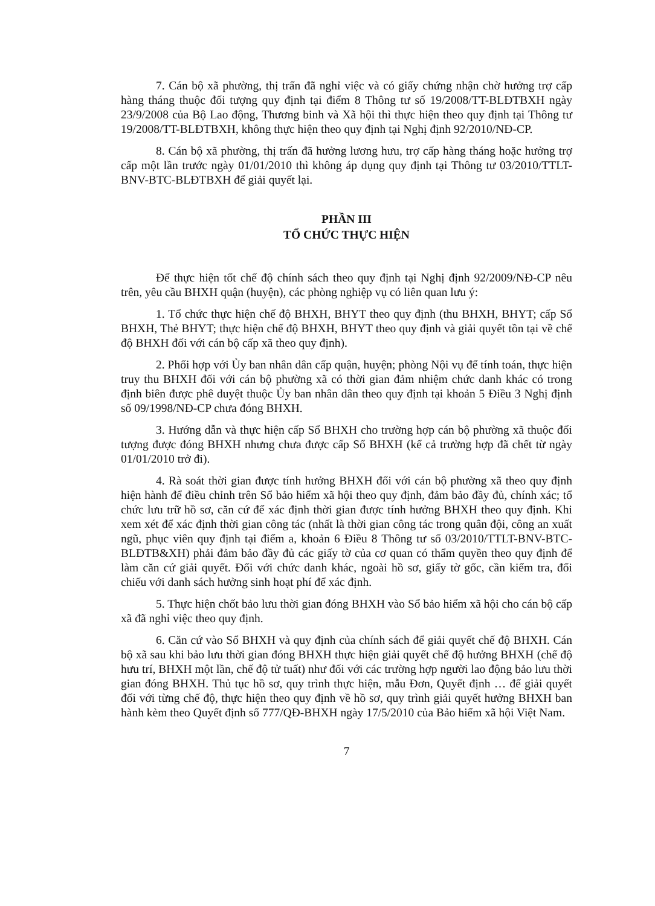7. Cán bộ xã phường, thị trấn đã nghỉ việc và có giấy chứng nhận chờ hưởng trợ cấp hàng tháng thuộc đối tượng quy định tại điểm 8 Thông tư số 19/2008/TT-BLĐTBXH ngày 23/9/2008 của Bộ Lao động, Thương binh và Xã hội thì thực hiện theo quy định tại Thông tư 19/2008/TT-BLĐTBXH, không thực hiện theo quy định tại Nghị định 92/2010/NĐ-CP.
8. Cán bộ xã phường, thị trấn đã hưởng lương hưu, trợ cấp hàng tháng hoặc hưởng trợ cấp một lần trước ngày 01/01/2010 thì không áp dụng quy định tại Thông tư 03/2010/TTLT-BNV-BTC-BLĐTBXH để giải quyết lại.
PHẦN III
TỔ CHỨC THỰC HIỆN
Để thực hiện tốt chế độ chính sách theo quy định tại Nghị định 92/2009/NĐ-CP nêu trên, yêu cầu BHXH quận (huyện), các phòng nghiệp vụ có liên quan lưu ý:
1. Tổ chức thực hiện chế độ BHXH, BHYT theo quy định (thu BHXH, BHYT; cấp Sổ BHXH, Thẻ BHYT; thực hiện chế độ BHXH, BHYT theo quy định và giải quyết tồn tại về chế độ BHXH đối với cán bộ cấp xã theo quy định).
2. Phối hợp với Ủy ban nhân dân cấp quận, huyện; phòng Nội vụ để tính toán, thực hiện truy thu BHXH đối với cán bộ phường xã có thời gian đảm nhiệm chức danh khác có trong định biên được phê duyệt thuộc Ủy ban nhân dân theo quy định tại khoản 5 Điều 3 Nghị định số 09/1998/NĐ-CP chưa đóng BHXH.
3. Hướng dẫn và thực hiện cấp Sổ BHXH cho trường hợp cán bộ phường xã thuộc đối tượng được đóng BHXH nhưng chưa được cấp Sổ BHXH (kể cả trường hợp đã chết từ ngày 01/01/2010 trở đi).
4. Rà soát thời gian được tính hưởng BHXH đối với cán bộ phường xã theo quy định hiện hành để điều chỉnh trên Sổ bảo hiểm xã hội theo quy định, đảm bảo đầy đủ, chính xác; tổ chức lưu trữ hồ sơ, căn cứ để xác định thời gian được tính hưởng BHXH theo quy định. Khi xem xét để xác định thời gian công tác (nhất là thời gian công tác trong quân đội, công an xuất ngũ, phục viên quy định tại điểm a, khoản 6 Điều 8 Thông tư số 03/2010/TTLT-BNV-BTC-BLĐTB&XH) phải đảm bảo đầy đủ các giấy tờ của cơ quan có thẩm quyền theo quy định để làm căn cứ giải quyết. Đối với chức danh khác, ngoài hồ sơ, giấy tờ gốc, cần kiểm tra, đối chiếu với danh sách hưởng sinh hoạt phí để xác định.
5. Thực hiện chốt bảo lưu thời gian đóng BHXH vào Sổ bảo hiểm xã hội cho cán bộ cấp xã đã nghỉ việc theo quy định.
6. Căn cứ vào Sổ BHXH và quy định của chính sách để giải quyết chế độ BHXH. Cán bộ xã sau khi bảo lưu thời gian đóng BHXH thực hiện giải quyết chế độ hưởng BHXH (chế độ hưu trí, BHXH một lần, chế độ tử tuất) như đối với các trường hợp người lao động bảo lưu thời gian đóng BHXH. Thủ tục hồ sơ, quy trình thực hiện, mẫu Đơn, Quyết định … để giải quyết đối với từng chế độ, thực hiện theo quy định về hồ sơ, quy trình giải quyết hưởng BHXH ban hành kèm theo Quyết định số 777/QĐ-BHXH ngày 17/5/2010 của Bảo hiểm xã hội Việt Nam.
7